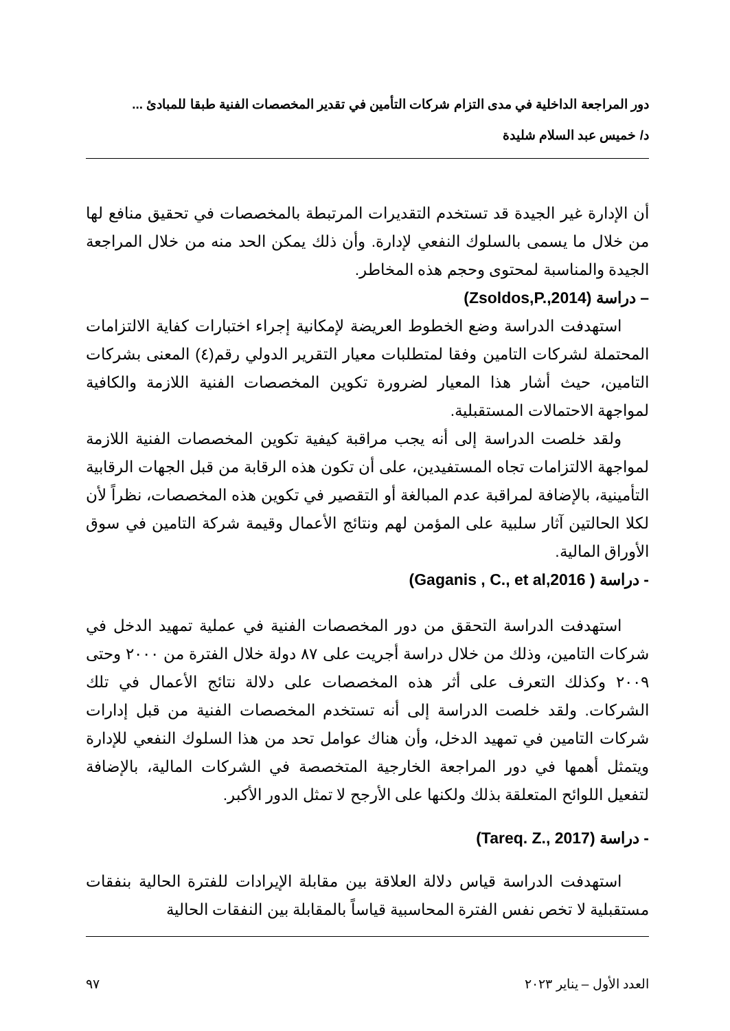دور المراجعة الداخلية في مدى التزام شركات التأمين في تقدير المخصصات الفنية طبقا للمبادئ ...
د/ خميس عبد السلام شليدة
أن الإدارة غير الجيدة قد تستخدم التقديرات المرتبطة بالمخصصات في تحقيق منافع لها من خلال ما يسمى بالسلوك النفعي لإدارة. وأن ذلك يمكن الحد منه من خلال المراجعة الجيدة والمناسبة لمحتوى وحجم هذه المخاطر.
– دراسة (Zsoldos,P.,2014)
استهدفت الدراسة وضع الخطوط العريضة لإمكانية إجراء اختبارات كفاية الالتزامات المحتملة لشركات التامين وفقا لمتطلبات معيار التقرير الدولي رقم(٤) المعنى بشركات التامين، حيث أشار هذا المعيار لضرورة تكوين المخصصات الفنية اللازمة والكافية لمواجهة الاحتمالات المستقبلية.
ولقد خلصت الدراسة إلى أنه يجب مراقبة كيفية تكوين المخصصات الفنية اللازمة لمواجهة الالتزامات تجاه المستفيدين، على أن تكون هذه الرقابة من قبل الجهات الرقابية التأمينية، بالإضافة لمراقبة عدم المبالغة أو التقصير في تكوين هذه المخصصات، نظراً لأن لكلا الحالتين آثار سلبية على المؤمن لهم ونتائج الأعمال وقيمة شركة التامين في سوق الأوراق المالية.
- دراسة ( Gaganis , C., et al,2016)
استهدفت الدراسة التحقق من دور المخصصات الفنية في عملية تمهيد الدخل في شركات التامين، وذلك من خلال دراسة أجريت على ٨٧ دولة خلال الفترة من ٢٠٠٠ وحتى ٢٠٠٩ وكذلك التعرف على أثر هذه المخصصات على دلالة نتائج الأعمال في تلك الشركات. ولقد خلصت الدراسة إلى أنه تستخدم المخصصات الفنية من قبل إدارات شركات التامين في تمهيد الدخل، وأن هناك عوامل تحد من هذا السلوك النفعي للإدارة ويتمثل أهمها في دور المراجعة الخارجية المتخصصة في الشركات المالية، بالإضافة لتفعيل اللوائح المتعلقة بذلك ولكنها على الأرجح لا تمثل الدور الأكبر.
- دراسة (Tareq. Z., 2017)
استهدفت الدراسة قياس دلالة العلاقة بين مقابلة الإيرادات للفترة الحالية بنفقات مستقبلية لا تخص نفس الفترة المحاسبية قياساً بالمقابلة بين النفقات الحالية
العدد الأول – يناير ٢٠٢٣ ٩٧